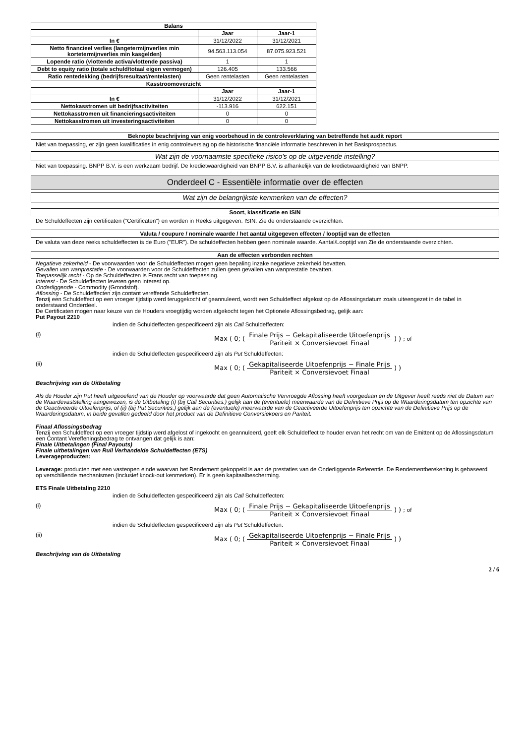| Balans | | |
| --- | --- | --- |
| | Jaar | Jaar-1 |
| In € | 31/12/2022 | 31/12/2021 |
| Netto financieel verlies (langetermijnverlies min kortetermijnverlies min kasgelden) | 94.563.113.054 | 87.075.923.521 |
| Lopende ratio (vlottende activa/vlottende passiva) | 1 | 1 |
| Debt to equity ratio (totale schuld/totaal eigen vermogen) | 126.405 | 133.566 |
| Ratio rentedekking (bedrijfsresultaat/rentelasten) | Geen rentelasten | Geen rentelasten |
| Kasstroomoverzicht | | |
| | Jaar | Jaar-1 |
| In € | 31/12/2022 | 31/12/2021 |
| Nettokasstromen uit bedrijfsactiviteiten | -113.916 | 622.151 |
| Nettokasstromen uit financieringsactiviteiten | 0 | 0 |
| Nettokasstromen uit investeringsactiviteiten | 0 | 0 |
Beknopte beschrijving van enig voorbehoud in de controleverklaring van betreffende het audit report
Niet van toepassing, er zijn geen kwalificaties in enig controleverslag op de historische financiële informatie beschreven in het Basisprospectus.
Wat zijn de voornaamste specifieke risico's op de uitgevende instelling?
Niet van toepassing. BNPP B.V. is een werkzaam bedrijf. De kredietwaardigheid van BNPP B.V. is afhankelijk van de kredietwaardigheid van BNPP.
Onderdeel C - Essentiële informatie over de effecten
Wat zijn de belangrijkste kenmerken van de effecten?
Soort, klassificatie en ISIN
De Schuldeffecten zijn certificaten ("Certificaten") en worden in Reeks uitgegeven. ISIN: Zie de onderstaande overzichten.
Valuta / coupure / nominale waarde / het aantal uitgegeven effecten / looptijd van de effecten
De valuta van deze reeks schuldeffecten is de Euro ("EUR"). De schuldeffecten hebben geen nominale waarde. Aantal/Looptijd van Zie de onderstaande overzichten.
Aan de effecten verbonden rechten
Negatieve zekerheid - De voorwaarden voor de Schuldeffecten mogen geen bepaling inzake negatieve zekerheid bevatten.
Gevallen van wanprestatie - De voorwaarden voor de Schuldeffecten zullen geen gevallen van wanprestatie bevatten.
Toepasselijk recht - Op de Schuldeffecten is Frans recht van toepassing.
Interest - De Schuldeffecten leveren geen interest op.
Onderliggende - Commodity (Grondstof).
Aflossing - De Schuldeffecten zijn contant vereffende Schuldeffecten.
Tenzij een Schuldeffect op een vroeger tijdstip werd teruggekocht of geannuleerd, wordt een Schuldeffect afgelost op de Aflossingsdatum zoals uiteengezet in de tabel in onderstaand Onderdeel.
De Certificaten mogen naar keuze van de Houders vroegtijdig worden afgekocht tegen het Optionele Aflossingsbedrag, gelijk aan:
Put Payout 2210
indien de Schuldeffecten gespecificeerd zijn als Call Schuldeffecten:
(i) Max ( 0; ( Finale Prijs − Gekapitaliseerde Uitoefenprijs Pariteit × Conversievoet Finaal ) ) ; of
indien de Schuldeffecten gespecificeerd zijn als Put Schuldeffecten:
(ii) Max ( 0; ( Gekapitaliseerde Uitoefenprijs − Finale Prijs Pariteit × Conversievoet Finaal ) )
Beschrijving van de Uitbetaling
Als de Houder zijn Put heeft uitgeoefend van de Houder op voorwaarde dat geen Automatische Vervroegde Aflossing heeft voorgedaan en de Uitgever heeft reeds niet de Datum van de Waardevaststelling aangewezen, is de Uitbetaling (i) (bij Call Securities:) gelijk aan de (eventuele) meerwaarde van de Definitieve Prijs op de Waarderingsdatum ten opzichte van de Geactiveerde Uitoefenprijs, of (ii) (bij Put Securities:) gelijk aan de (eventuele) meerwaarde van de Geactiveerde Uitoefenprijs ten opzichte van de Definitieve Prijs op de Waarderingsdatum, in beide gevallen gedeeld door het product van de Definitieve Conversiekoers en Pariteit.
Finaal Aflossingsbedrag
Tenzij een Schuldeffect op een vroeger tijdstip werd afgelost of ingekocht en geannuleerd, geeft elk Schuldeffect te houder ervan het recht om van de Emittent op de Aflossingsdatum een Contant Vereffeningsbedrag te ontvangen dat gelijk is aan:
Finale Uitbetalingen (Final Payouts)
Finale uitbetalingen van Ruil Verhandelde Schuldeffecten (ETS)
Leverageproducten:
Leverage: producten met een vasteopen einde waarvan het Rendement gekoppeld is aan de prestaties van de Onderliggende Referentie. De Rendementberekening is gebaseerd op verschillende mechanismen (inclusief knock-out kenmerken). Er is geen kapitaalbescherming.
ETS Finale Uitbetaling 2210
indien de Schuldeffecten gespecificeerd zijn als Call Schuldeffecten:
(i) Max ( 0; ( Finale Prijs − Gekapitaliseerde Uitoefenprijs Pariteit × Conversievoet Finaal ) ) ; of
indien de Schuldeffecten gespecificeerd zijn als Put Schuldeffecten:
(ii) Max ( 0; ( Gekapitaliseerde Uitoefenprijs − Finale Prijs Pariteit × Conversievoet Finaal ) )
Beschrijving van de Uitbetaling
2 / 6